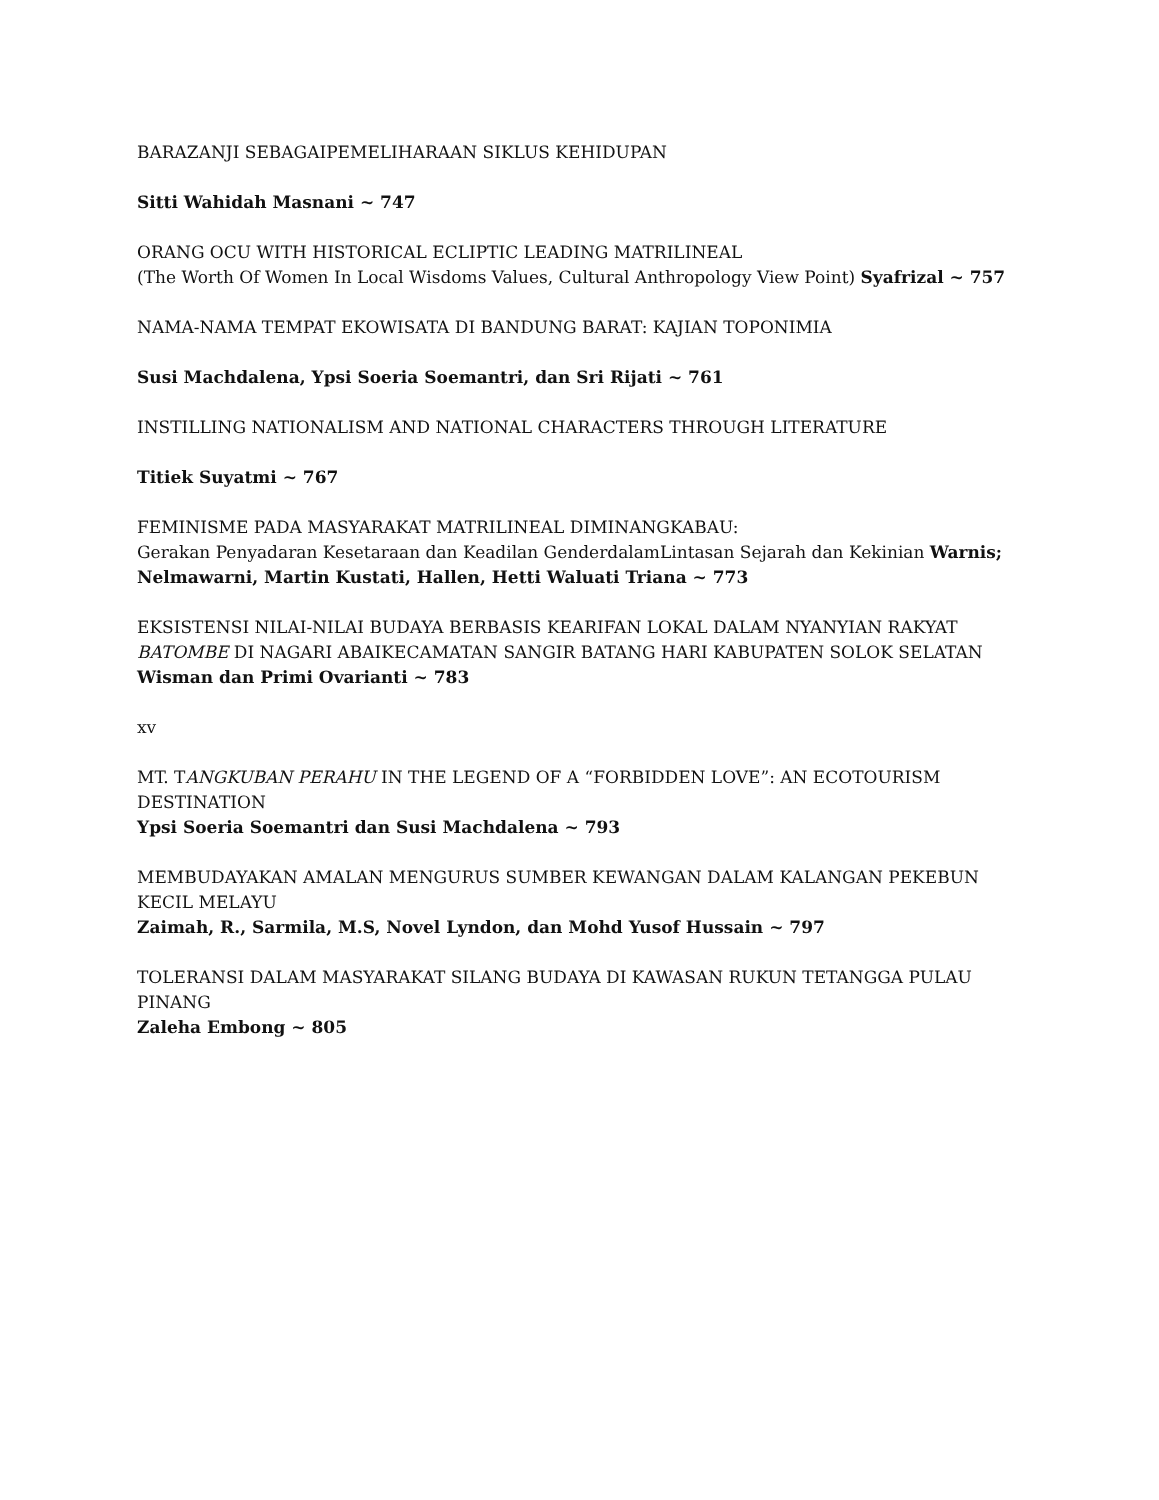BARAZANJI SEBAGAIPEMELIHARAAN SIKLUS KEHIDUPAN
Sitti Wahidah Masnani ~ 747
ORANG OCU WITH HISTORICAL ECLIPTIC LEADING MATRILINEAL
(The Worth Of Women In Local Wisdoms Values, Cultural Anthropology View Point) Syafrizal ~ 757
NAMA-NAMA TEMPAT EKOWISATA DI BANDUNG BARAT: KAJIAN TOPONIMIA
Susi Machdalena, Ypsi Soeria Soemantri, dan Sri Rijati ~ 761
INSTILLING NATIONALISM AND NATIONAL CHARACTERS THROUGH LITERATURE
Titiek Suyatmi ~ 767
FEMINISME PADA MASYARAKAT MATRILINEAL DIMINANGKABAU:
Gerakan Penyadaran Kesetaraan dan Keadilan GenderdalamLintasan Sejarah dan Kekinian Warnis; Nelmawarni, Martin Kustati, Hallen, Hetti Waluati Triana ~ 773
EKSISTENSI NILAI-NILAI BUDAYA BERBASIS KEARIFAN LOKAL DALAM NYANYIAN RAKYAT BATOMBE DI NAGARI ABAIKECAMATAN SANGIR BATANG HARI KABUPATEN SOLOK SELATAN Wisman dan Primi Ovarianti ~ 783
xv
MT. TANGKUBAN PERAHU IN THE LEGEND OF A “FORBIDDEN LOVE”: AN ECOTOURISM DESTINATION
Ypsi Soeria Soemantri dan Susi Machdalena ~ 793
MEMBUDAYAKAN AMALAN MENGURUS SUMBER KEWANGAN DALAM KALANGAN PEKEBUN KECIL MELAYU
Zaimah, R., Sarmila, M.S, Novel Lyndon, dan Mohd Yusof Hussain ~ 797
TOLERANSI DALAM MASYARAKAT SILANG BUDAYA DI KAWASAN RUKUN TETANGGA PULAU PINANG
Zaleha Embong ~ 805